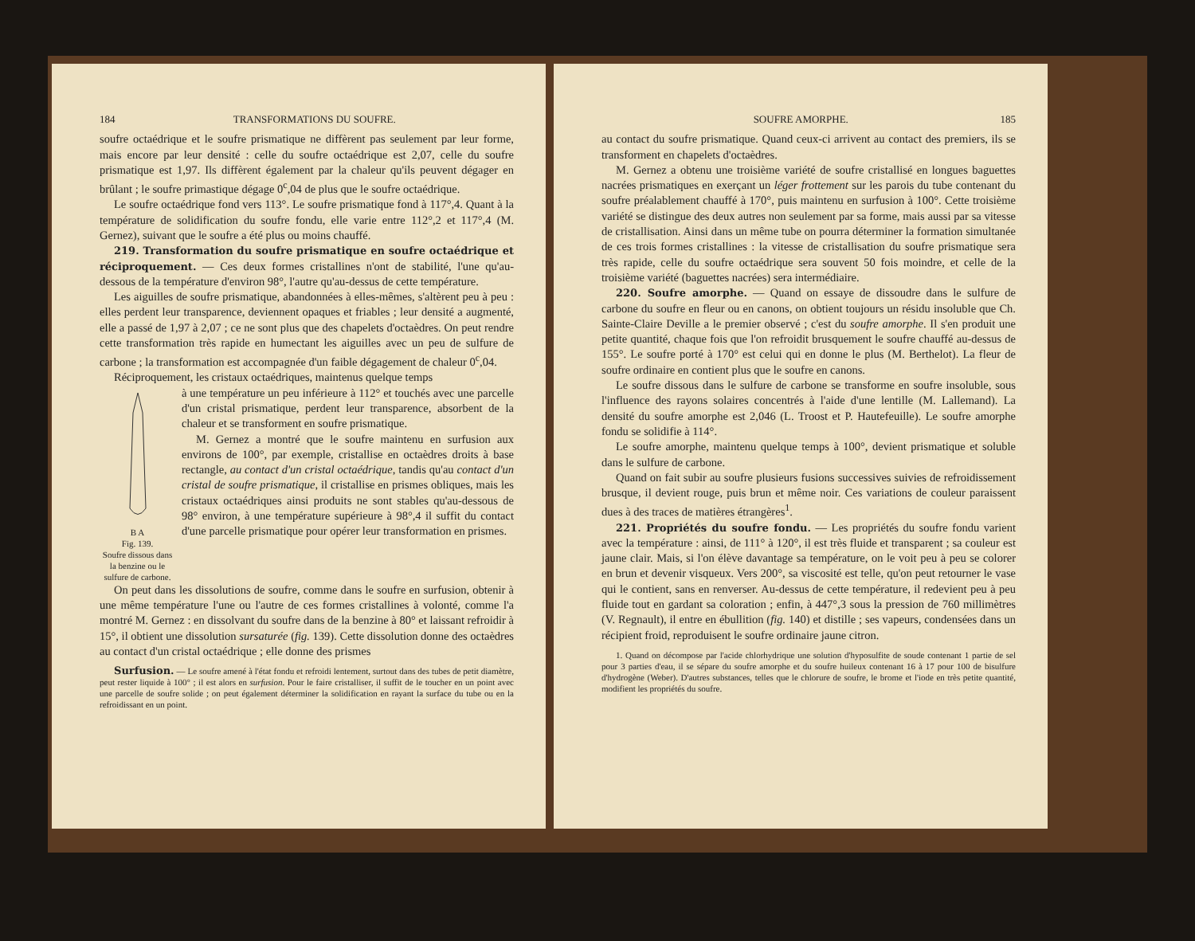184 TRANSFORMATIONS DU SOUFRE.
soufre octaédrique et le soufre prismatique ne diffèrent pas seulement par leur forme, mais encore par leur densité : celle du soufre octaédrique est 2,07, celle du soufre prismatique est 1,97. Ils diffèrent également par la chaleur qu'ils peuvent dégager en brûlant ; le soufre primastique dégage 0<sup>c</sup>,04 de plus que le soufre octaédrique.
Le soufre octaédrique fond vers 113°. Le soufre prismatique fond à 117°,4. Quant à la température de solidification du soufre fondu, elle varie entre 112°,2 et 117°,4 (M. Gernez), suivant que le soufre a été plus ou moins chauffé.
219. Transformation du soufre prismatique en soufre octaédrique et réciproquement. — Ces deux formes cristallines n'ont de stabilité, l'une qu'au-dessous de la température d'environ 98°, l'autre qu'au-dessus de cette température.
Les aiguilles de soufre prismatique, abandonnées à elles-mêmes, s'altèrent peu à peu : elles perdent leur transparence, deviennent opaques et friables ; leur densité a augmenté, elle a passé de 1,97 à 2,07 ; ce ne sont plus que des chapelets d'octaèdres. On peut rendre cette transformation très rapide en humectant les aiguilles avec un peu de sulfure de carbone ; la transformation est accompagnée d'un faible dégagement de chaleur 0<sup>c</sup>,04.
Réciproquement, les cristaux octaédriques, maintenus quelque temps
B A
Fig. 139.
Soufre dissous dans la benzine ou le sulfure de carbone.
à une température un peu inférieure à 112° et touchés avec une parcelle d'un cristal prismatique, perdent leur transparence, absorbent de la chaleur et se transforment en soufre prismatique.
M. Gernez a montré que le soufre maintenu en surfusion aux environs de 100°, par exemple, cristallise en octaèdres droits à base rectangle, au contact d'un cristal octaédrique, tandis qu'au contact d'un cristal de soufre prismatique, il cristallise en prismes obliques, mais les cristaux octaédriques ainsi produits ne sont stables qu'au-dessous de 98° environ, à une température supérieure à 98°,4 il suffit du contact d'une parcelle prismatique pour opérer leur transformation en prismes.
On peut dans les dissolutions de soufre, comme dans le soufre en surfusion, obtenir à une même température l'une ou l'autre de ces formes cristallines à volonté, comme l'a montré M. Gernez : en dissolvant du soufre dans de la benzine à 80° et laissant refroidir à 15°, il obtient une dissolution sursaturée (fig. 139). Cette dissolution donne des octaèdres au contact d'un cristal octaédrique ; elle donne des prismes
Surfusion. — Le soufre amené à l'état fondu et refroidi lentement, surtout dans des tubes de petit diamètre, peut rester liquide à 100° ; il est alors en surfusion. Pour le faire cristalliser, il suffit de le toucher en un point avec une parcelle de soufre solide ; on peut également déterminer la solidification en rayant la surface du tube ou en la refroidissant en un point.
SOUFRE AMORPHE. 185
au contact du soufre prismatique. Quand ceux-ci arrivent au contact des premiers, ils se transforment en chapelets d'octaèdres.
M. Gernez a obtenu une troisième variété de soufre cristallisé en longues baguettes nacrées prismatiques en exerçant un léger frottement sur les parois du tube contenant du soufre préalablement chauffé à 170°, puis maintenu en surfusion à 100°. Cette troisième variété se distingue des deux autres non seulement par sa forme, mais aussi par sa vitesse de cristallisation. Ainsi dans un même tube on pourra déterminer la formation simultanée de ces trois formes cristallines : la vitesse de cristallisation du soufre prismatique sera très rapide, celle du soufre octaédrique sera souvent 50 fois moindre, et celle de la troisième variété (baguettes nacrées) sera intermédiaire.
220. Soufre amorphe. — Quand on essaye de dissoudre dans le sulfure de carbone du soufre en fleur ou en canons, on obtient toujours un résidu insoluble que Ch. Sainte-Claire Deville a le premier observé ; c'est du soufre amorphe. Il s'en produit une petite quantité, chaque fois que l'on refroidit brusquement le soufre chauffé au-dessus de 155°. Le soufre porté à 170° est celui qui en donne le plus (M. Berthelot). La fleur de soufre ordinaire en contient plus que le soufre en canons.
Le soufre dissous dans le sulfure de carbone se transforme en soufre insoluble, sous l'influence des rayons solaires concentrés à l'aide d'une lentille (M. Lallemand). La densité du soufre amorphe est 2,046 (L. Troost et P. Hautefeuille). Le soufre amorphe fondu se solidifie à 114°.
Le soufre amorphe, maintenu quelque temps à 100°, devient prismatique et soluble dans le sulfure de carbone.
Quand on fait subir au soufre plusieurs fusions successives suivies de refroidissement brusque, il devient rouge, puis brun et même noir. Ces variations de couleur paraissent dues à des traces de matières étrangères<sup>1</sup>.
221. Propriétés du soufre fondu. — Les propriétés du soufre fondu varient avec la température : ainsi, de 111° à 120°, il est très fluide et transparent ; sa couleur est jaune clair. Mais, si l'on élève davantage sa température, on le voit peu à peu se colorer en brun et devenir visqueux. Vers 200°, sa viscosité est telle, qu'on peut retourner le vase qui le contient, sans en renverser. Au-dessus de cette température, il redevient peu à peu fluide tout en gardant sa coloration ; enfin, à 447°,3 sous la pression de 760 millimètres (V. Regnault), il entre en ébullition (fig. 140) et distille ; ses vapeurs, condensées dans un récipient froid, reproduisent le soufre ordinaire jaune citron.
1. Quand on décompose par l'acide chlorhydrique une solution d'hyposulfite de soude contenant 1 partie de sel pour 3 parties d'eau, il se sépare du soufre amorphe et du soufre huileux contenant 16 à 17 pour 100 de bisulfure d'hydrogène (Weber). D'autres substances, telles que le chlorure de soufre, le brome et l'iode en très petite quantité, modifient les propriétés du soufre.